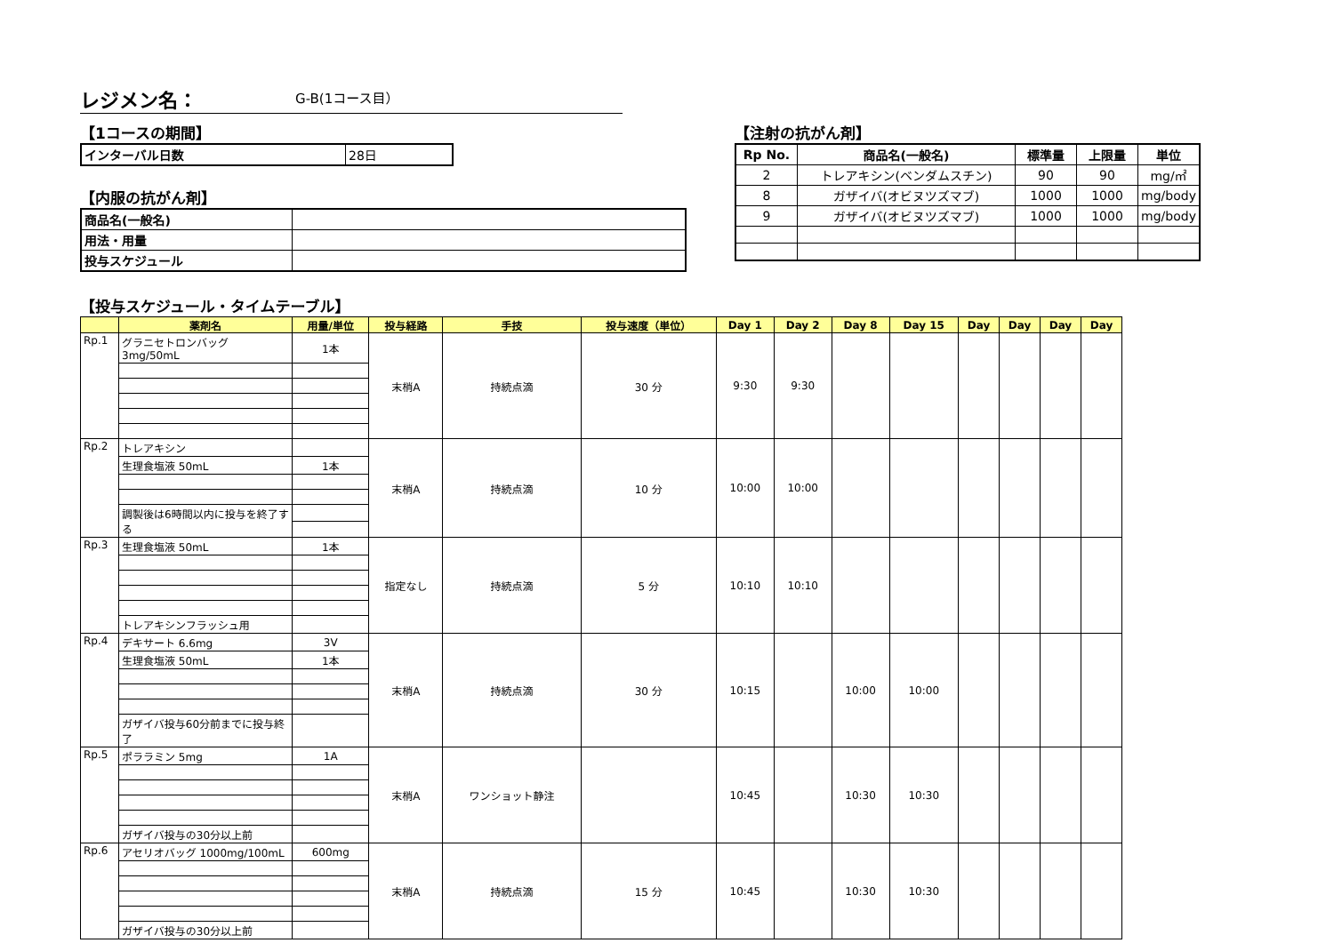レジメン名： G-B(1コース目）
【1コースの期間】
| インターバル日数 | 28日 |
【内服の抗がん剤】
| 商品名(一般名) | |
| 用法・用量 | |
| 投与スケジュール | |
【注射の抗がん剤】
| Rp No. | 商品名(一般名) | 標準量 | 上限量 | 単位 |
| --- | --- | --- | --- | --- |
| 2 | トレアキシン(ベンダムスチン) | 90 | 90 | mg/㎡ |
| 8 | ガザイバ(オビヌツズマブ) | 1000 | 1000 | mg/body |
| 9 | ガザイバ(オビヌツズマブ) | 1000 | 1000 | mg/body |
【投与スケジュール・タイムテーブル】
| | 薬剤名 | 用量/単位 | 投与経路 | 手技 | 投与速度（単位） | Day 1 | Day 2 | Day 8 | Day 15 | Day | Day | Day | Day |
| --- | --- | --- | --- | --- | --- | --- | --- | --- | --- | --- | --- | --- | --- |
| Rp.1 | グラニセトロンバッグ 3mg/50mL | 1本 | 末梢A | 持続点滴 | 30 分 | 9:30 | 9:30 | | | | | | |
| Rp.2 | トレアキシン | | 末梢A | 持続点滴 | 10 分 | 10:00 | 10:00 | | | | | | |
| | 生理食塩液 50mL | 1本 | | | | | | | | | | | |
| | 調製後は6時間以内に投与を終了する | | | | | | | | | | | | |
| Rp.3 | 生理食塩液 50mL | 1本 | 指定なし | 持続点滴 | 5 分 | 10:10 | 10:10 | | | | | | |
| | トレアキシンフラッシュ用 | | | | | | | | | | | | |
| Rp.4 | デキサート 6.6mg | 3V | 末梢A | 持続点滴 | 30 分 | 10:15 | | 10:00 | 10:00 | | | | |
| | 生理食塩液 50mL | 1本 | | | | | | | | | | | |
| | ガザイバ投与60分前までに投与終了 | | | | | | | | | | | | |
| Rp.5 | ポララミン 5mg | 1A | 末梢A | ワンショット静注 | | 10:45 | | 10:30 | 10:30 | | | | |
| | ガザイバ投与の30分以上前 | | | | | | | | | | | | |
| Rp.6 | アセリオバッグ 1000mg/100mL | 600mg | 末梢A | 持続点滴 | 15 分 | 10:45 | | 10:30 | 10:30 | | | | |
| | ガザイバ投与の30分以上前 | | | | | | | | | | | | |